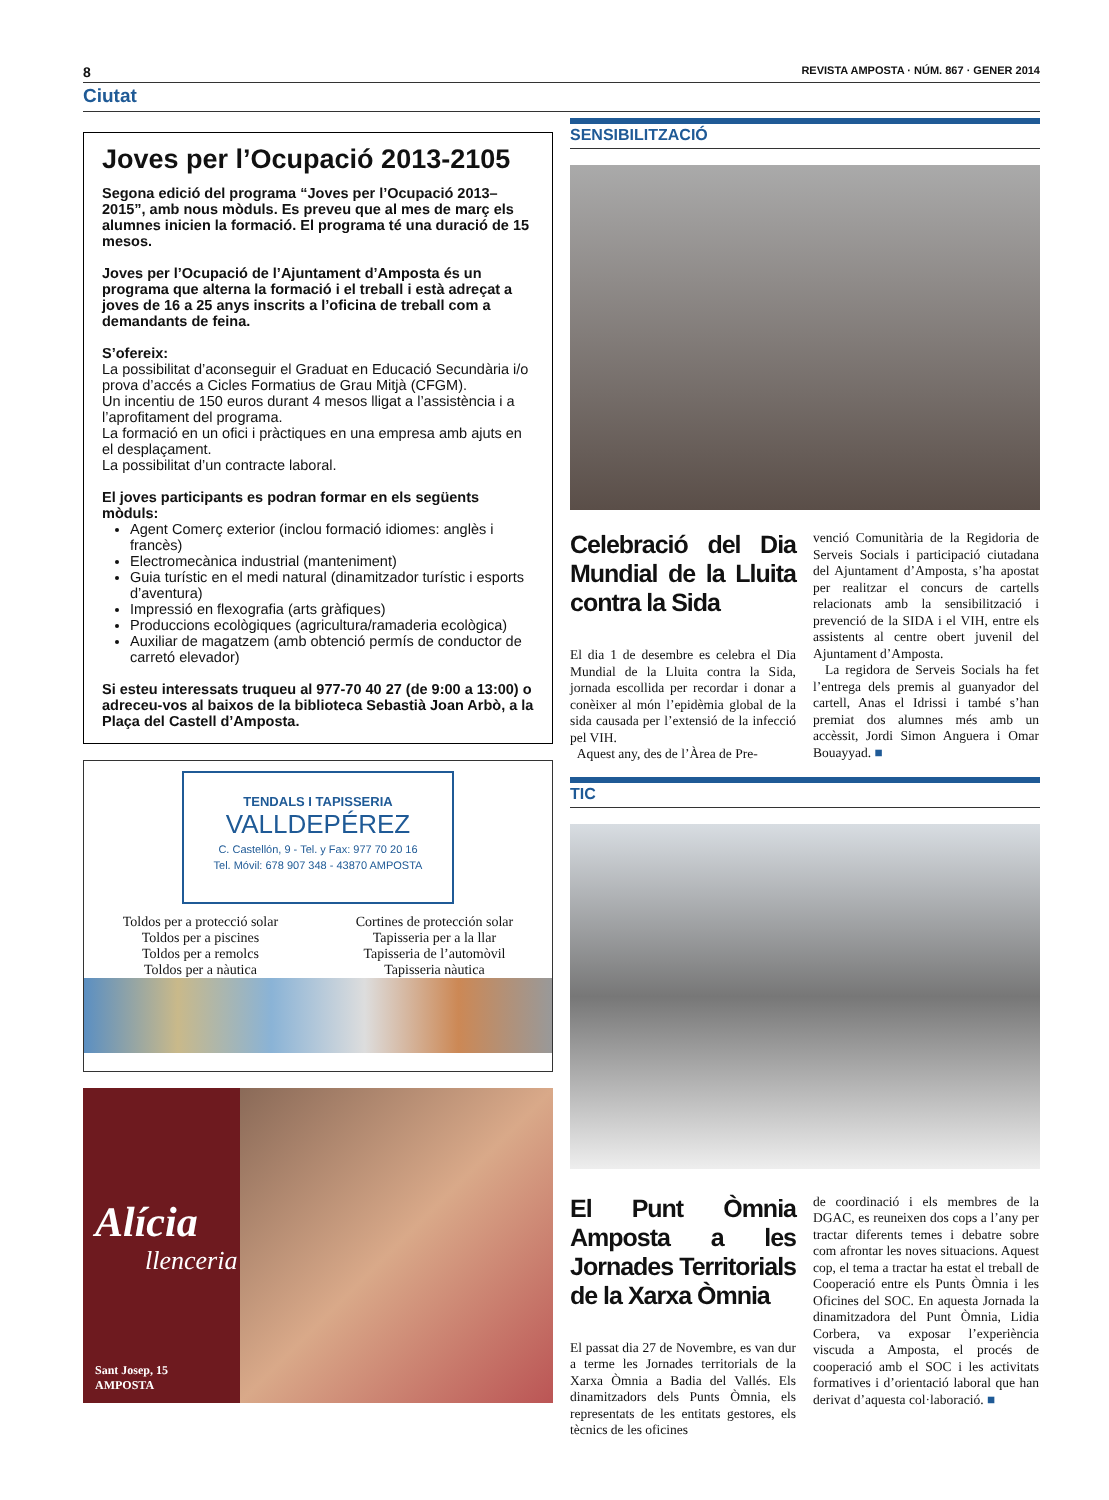8 REVISTA AMPOSTA · NÚM. 867 · GENER 2014
Ciutat
Joves per l’Ocupació 2013-2105
Segona edició del programa “Joves per l’Ocupació 2013–2015”, amb nous mòduls. Es preveu que al mes de març els alumnes inicien la formació. El programa té una duració de 15 mesos.
Joves per l’Ocupació de l’Ajuntament d’Amposta és un programa que alterna la formació i el treball i està adreçat a joves de 16 a 25 anys inscrits a l’oficina de treball com a demandants de feina.
S’ofereix:
La possibilitat d’aconseguir el Graduat en Educació Secundària i/o prova d’accés a Cicles Formatius de Grau Mitjà (CFGM).
Un incentiu de 150 euros durant 4 mesos lligat a l’assistència i a l’aprofitament del programa.
La formació en un ofici i pràctiques en una empresa amb ajuts en el desplaçament.
La possibilitat d’un contracte laboral.
El joves participants es podran formar en els següents mòduls:
Agent Comerç exterior (inclou formació idiomes: anglès i francès)
Electromecànica industrial (manteniment)
Guia turístic en el medi natural (dinamitzador turístic i esports d’aventura)
Impressió en flexografia (arts gràfiques)
Produccions ecològiques (agricultura/ramaderia ecològica)
Auxiliar de magatzem (amb obtenció permís de conductor de carretó elevador)
Si esteu interessats truqueu al 977-70 40 27 (de 9:00 a 13:00) o adreceu-vos al baixos de la biblioteca Sebastià Joan Arbò, a la Plaça del Castell d’Amposta.
TENDALS I TAPISSERIA
VALLDEPÉREZ
C. Castellón, 9 - Tel. y Fax: 977 70 20 16
Tel. Móvil: 678 907 348 - 43870 AMPOSTA
Toldos per a protecció solar
Toldos per a piscines
Toldos per a remolcs
Toldos per a nàutica
Cortines de protección solar
Tapisseria per a la llar
Tapisseria de l’automòvil
Tapisseria nàutica
Alícia
llenceria
Sant Josep, 15
AMPOSTA
SENSIBILITZACIÓ
Celebració del Dia Mundial de la Lluita contra la Sida
El dia 1 de desembre es celebra el Dia Mundial de la Lluita contra la Sida, jornada escollida per recordar i donar a conèixer al món l’epidèmia global de la sida causada per l’extensió de la infecció pel VIH.
Aquest any, des de l’Àrea de Pre-
venció Comunitària de la Regidoria de Serveis Socials i participació ciutadana del Ajuntament d’Amposta, s’ha apostat per realitzar el concurs de cartells relacionats amb la sensibilització i prevenció de la SIDA i el VIH, entre els assistents al centre obert juvenil del Ajuntament d’Amposta.
La regidora de Serveis Socials ha fet l’entrega dels premis al guanyador del cartell, Anas el Idrissi i també s’han premiat dos alumnes més amb un accèssit, Jordi Simon Anguera i Omar Bouayyad. ■
TIC
El Punt Òmnia Amposta a les Jornades Territorials de la Xarxa Òmnia
El passat dia 27 de Novembre, es van dur a terme les Jornades territorials de la Xarxa Òmnia a Badia del Vallés. Els dinamitzadors dels Punts Òmnia, els representats de les entitats gestores, els tècnics de les oficines
de coordinació i els membres de la DGAC, es reuneixen dos cops a l’any per tractar diferents temes i debatre sobre com afrontar les noves situacions. Aquest cop, el tema a tractar ha estat el treball de Cooperació entre els Punts Òmnia i les Oficines del SOC. En aquesta Jornada la dinamitzadora del Punt Òmnia, Lidia Corbera, va exposar l’experiència viscuda a Amposta, el procés de cooperació amb el SOC i les activitats formatives i d’orientació laboral que han derivat d’aquesta col·laboració. ■